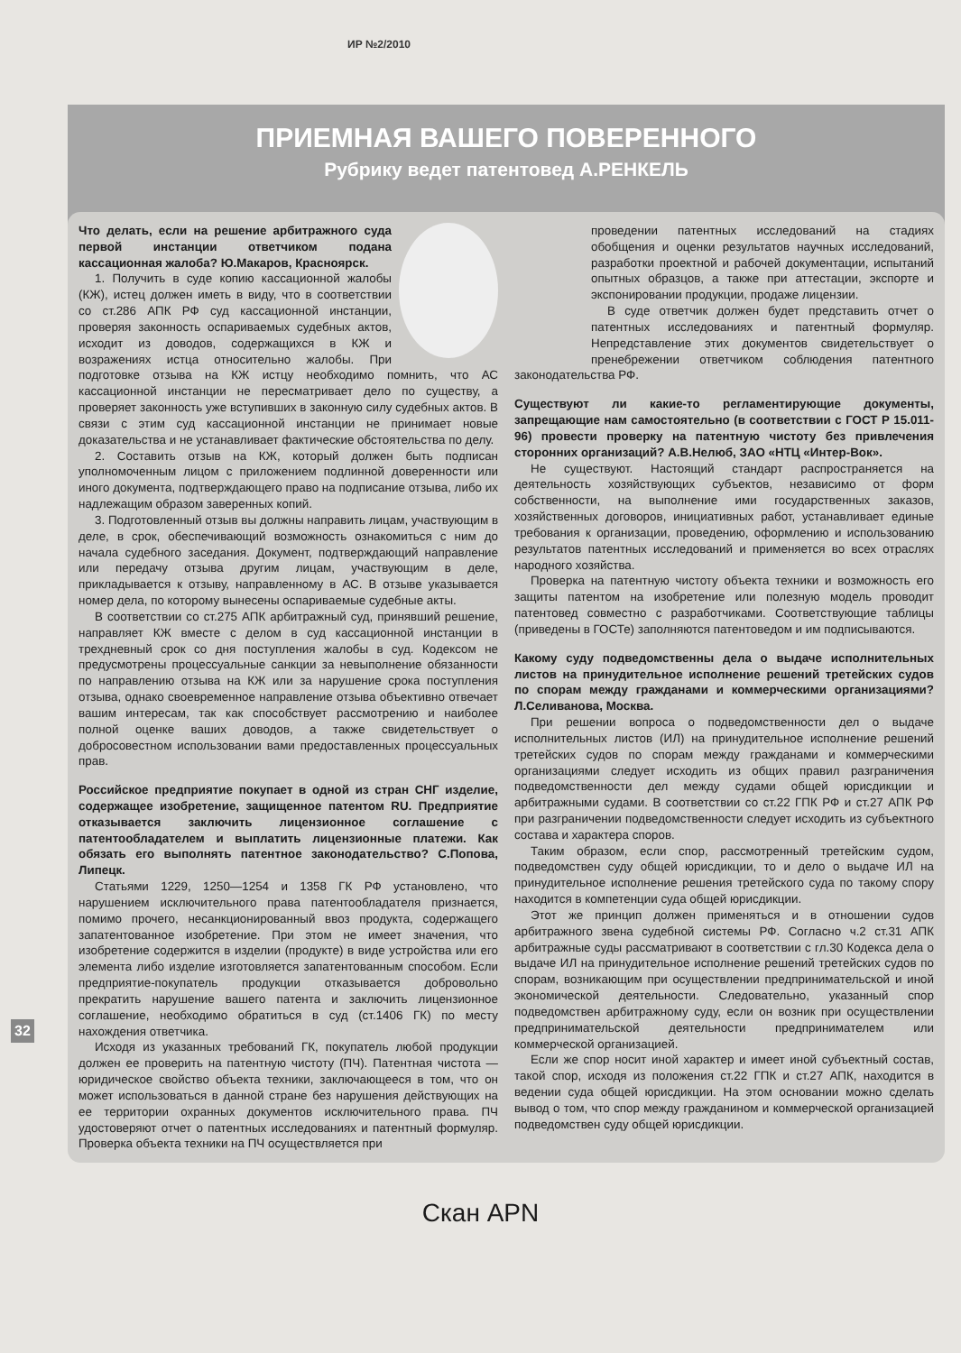ИР №2/2010
ПРИЕМНАЯ ВАШЕГО ПОВЕРЕННОГО
Рубрику ведет патентовед А.РЕНКЕЛЬ
Что делать, если на решение арбитражного суда первой инстанции ответчиком подана кассационная жалоба? Ю.Макаров, Красноярск.
1. Получить в суде копию кассационной жалобы (КЖ), истец должен иметь в виду, что в соответствии со ст.286 АПК РФ суд кассационной инстанции, проверяя законность оспариваемых судебных актов, исходит из доводов, содержащихся в КЖ и возражениях истца относительно жалобы. При подготовке отзыва на КЖ истцу необходимо помнить, что АС кассационной инстанции не пересматривает дело по существу, а проверяет законность уже вступивших в законную силу судебных актов. В связи с этим суд кассационной инстанции не принимает новые доказательства и не устанавливает фактические обстоятельства по делу.
2. Составить отзыв на КЖ, который должен быть подписан уполномоченным лицом с приложением подлинной доверенности или иного документа, подтверждающего право на подписание отзыва, либо их надлежащим образом заверенных копий.
3. Подготовленный отзыв вы должны направить лицам, участвующим в деле, в срок, обеспечивающий возможность ознакомиться с ним до начала судебного заседания. Документ, подтверждающий направление или передачу отзыва другим лицам, участвующим в деле, прикладывается к отзыву, направленному в АС. В отзыве указывается номер дела, по которому вынесены оспариваемые судебные акты.
В соответствии со ст.275 АПК арбитражный суд, принявший решение, направляет КЖ вместе с делом в суд кассационной инстанции в трехдневный срок со дня поступления жалобы в суд. Кодексом не предусмотрены процессуальные санкции за невыполнение обязанности по направлению отзыва на КЖ или за нарушение срока поступления отзыва, однако своевременное направление отзыва объективно отвечает вашим интересам, так как способствует рассмотрению и наиболее полной оценке ваших доводов, а также свидетельствует о добросовестном использовании вами предоставленных процессуальных прав.
Российское предприятие покупает в одной из стран СНГ изделие, содержащее изобретение, защищенное патентом RU. Предприятие отказывается заключить лицензионное соглашение с патентообладателем и выплатить лицензионные платежи. Как обязать его выполнять патентное законодательство? С.Попова, Липецк.
Статьями 1229, 1250—1254 и 1358 ГК РФ установлено, что нарушением исключительного права патентообладателя признается, помимо прочего, несанкционированный ввоз продукта, содержащего запатентованное изобретение. При этом не имеет значения, что изобретение содержится в изделии (продукте) в виде устройства или его элемента либо изделие изготовляется запатентованным способом. Если предприятие-покупатель продукции отказывается добровольно прекратить нарушение вашего патента и заключить лицензионное соглашение, необходимо обратиться в суд (ст.1406 ГК) по месту нахождения ответчика.
Исходя из указанных требований ГК, покупатель любой продукции должен ее проверить на патентную чистоту (ПЧ). Патентная чистота — юридическое свойство объекта техники, заключающееся в том, что он может использоваться в данной стране без нарушения действующих на ее территории охранных документов исключительного права. ПЧ удостоверяют отчет о патентных исследованиях и патентный формуляр. Проверка объекта техники на ПЧ осуществляется при
проведении патентных исследований на стадиях обобщения и оценки результатов научных исследований, разработки проектной и рабочей документации, испытаний опытных образцов, а также при аттестации, экспорте и экспонировании продукции, продаже лицензии.
В суде ответчик должен будет представить отчет о патентных исследованиях и патентный формуляр. Непредставление этих документов свидетельствует о пренебрежении ответчиком соблюдения патентного законодательства РФ.
Существуют ли какие-то регламентирующие документы, запрещающие нам самостоятельно (в соответствии с ГОСТ Р 15.011-96) провести проверку на патентную чистоту без привлечения сторонних организаций? А.В.Нелюб, ЗАО «НТЦ «Интер-Вок».
Не существуют. Настоящий стандарт распространяется на деятельность хозяйствующих субъектов, независимо от форм собственности, на выполнение ими государственных заказов, хозяйственных договоров, инициативных работ, устанавливает единые требования к организации, проведению, оформлению и использованию результатов патентных исследований и применяется во всех отраслях народного хозяйства.
Проверка на патентную чистоту объекта техники и возможность его защиты патентом на изобретение или полезную модель проводит патентовед совместно с разработчиками. Соответствующие таблицы (приведены в ГОСТе) заполняются патентоведом и им подписываются.
Какому суду подведомственны дела о выдаче исполнительных листов на принудительное исполнение решений третейских судов по спорам между гражданами и коммерческими организациями? Л.Селиванова, Москва.
При решении вопроса о подведомственности дел о выдаче исполнительных листов (ИЛ) на принудительное исполнение решений третейских судов по спорам между гражданами и коммерческими организациями следует исходить из общих правил разграничения подведомственности дел между судами общей юрисдикции и арбитражными судами. В соответствии со ст.22 ГПК РФ и ст.27 АПК РФ при разграничении подведомственности следует исходить из субъектного состава и характера споров.
Таким образом, если спор, рассмотренный третейским судом, подведомствен суду общей юрисдикции, то и дело о выдаче ИЛ на принудительное исполнение решения третейского суда по такому спору находится в компетенции суда общей юрисдикции.
Этот же принцип должен применяться и в отношении судов арбитражного звена судебной системы РФ. Согласно ч.2 ст.31 АПК арбитражные суды рассматривают в соответствии с гл.30 Кодекса дела о выдаче ИЛ на принудительное исполнение решений третейских судов по спорам, возникающим при осуществлении предпринимательской и иной экономической деятельности. Следовательно, указанный спор подведомствен арбитражному суду, если он возник при осуществлении предпринимательской деятельности предпринимателем или коммерческой организацией.
Если же спор носит иной характер и имеет иной субъектный состав, такой спор, исходя из положения ст.22 ГПК и ст.27 АПК, находится в ведении суда общей юрисдикции. На этом основании можно сделать вывод о том, что спор между гражданином и коммерческой организацией подведомствен суду общей юрисдикции.
32
Скан APN